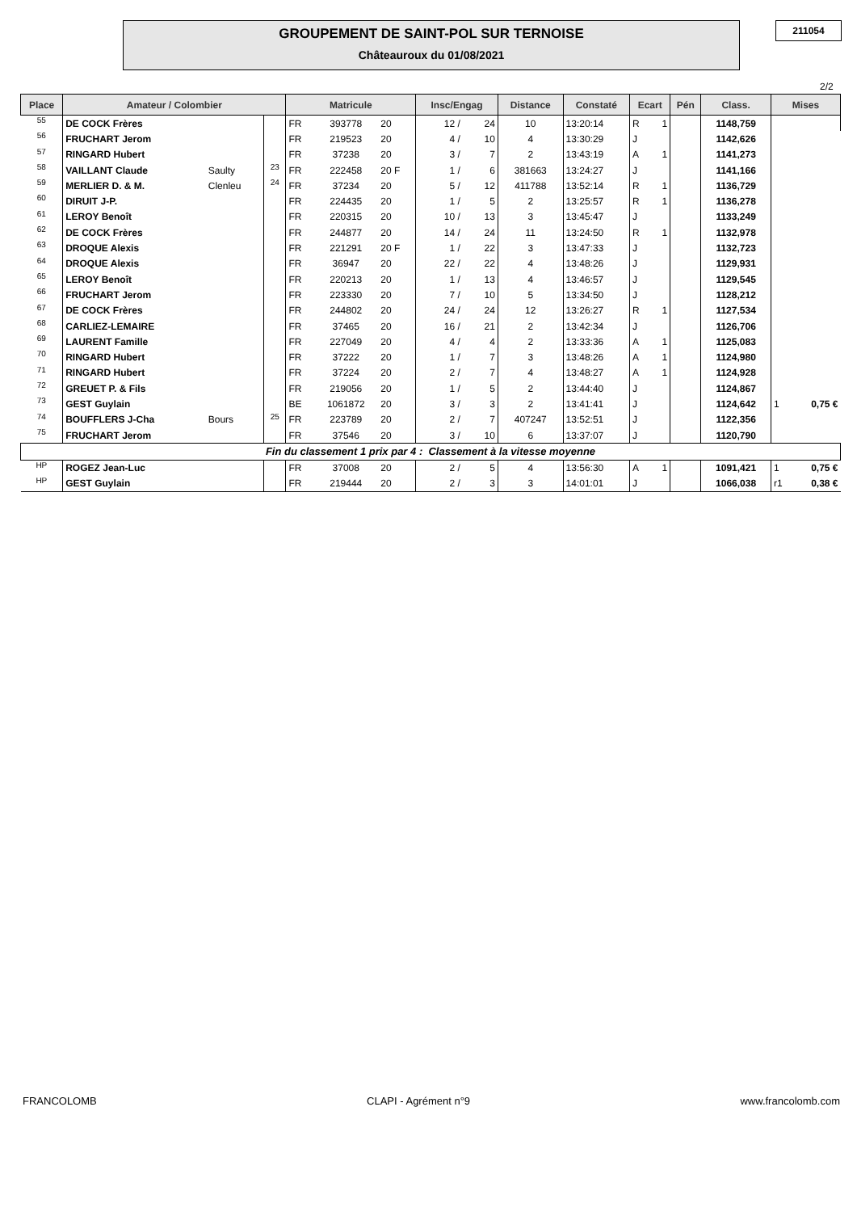GROUPEMENT DE SAINT-POL SUR TERNOISE
Châteauroux du 01/08/2021
211054
2/2
| Place | Amateur / Colombier | | | Matricule | | | Insc/Engag | | Distance | Constaté | Ecart | | Pén | Class. | Mises | |
| --- | --- | --- | --- | --- | --- | --- | --- | --- | --- | --- | --- | --- | --- | --- | --- | --- |
| 55 | DE COCK Frères | | | FR | 393778 | 20 | 12 / | 24 | 10 | 13:20:14 | R | 1 | | 1148,759 | | |
| 56 | FRUCHART Jerom | | | FR | 219523 | 20 | 4 / | 10 | 4 | 13:30:29 | J | | | 1142,626 | | |
| 57 | RINGARD Hubert | | | FR | 37238 | 20 | 3 / | 7 | 2 | 13:43:19 | A | 1 | | 1141,273 | | |
| 58 | VAILLANT Claude | Saulty | 23 | FR | 222458 | 20 F | 1 / | 6 | 381663 | 13:24:27 | J | | | 1141,166 | | |
| 59 | MERLIER D. & M. | Clenleu | 24 | FR | 37234 | 20 | 5 / | 12 | 411788 | 13:52:14 | R | 1 | | 1136,729 | | |
| 60 | DIRUIT J-P. | | | FR | 224435 | 20 | 1 / | 5 | 2 | 13:25:57 | R | 1 | | 1136,278 | | |
| 61 | LEROY Benoît | | | FR | 220315 | 20 | 10 / | 13 | 3 | 13:45:47 | J | | | 1133,249 | | |
| 62 | DE COCK Frères | | | FR | 244877 | 20 | 14 / | 24 | 11 | 13:24:50 | R | 1 | | 1132,978 | | |
| 63 | DROQUE Alexis | | | FR | 221291 | 20 F | 1 / | 22 | 3 | 13:47:33 | J | | | 1132,723 | | |
| 64 | DROQUE Alexis | | | FR | 36947 | 20 | 22 / | 22 | 4 | 13:48:26 | J | | | 1129,931 | | |
| 65 | LEROY Benoît | | | FR | 220213 | 20 | 1 / | 13 | 4 | 13:46:57 | J | | | 1129,545 | | |
| 66 | FRUCHART Jerom | | | FR | 223330 | 20 | 7 / | 10 | 5 | 13:34:50 | J | | | 1128,212 | | |
| 67 | DE COCK Frères | | | FR | 244802 | 20 | 24 / | 24 | 12 | 13:26:27 | R | 1 | | 1127,534 | | |
| 68 | CARLIEZ-LEMAIRE | | | FR | 37465 | 20 | 16 / | 21 | 2 | 13:42:34 | J | | | 1126,706 | | |
| 69 | LAURENT Famille | | | FR | 227049 | 20 | 4 / | 4 | 2 | 13:33:36 | A | 1 | | 1125,083 | | |
| 70 | RINGARD Hubert | | | FR | 37222 | 20 | 1 / | 7 | 3 | 13:48:26 | A | 1 | | 1124,980 | | |
| 71 | RINGARD Hubert | | | FR | 37224 | 20 | 2 / | 7 | 4 | 13:48:27 | A | 1 | | 1124,928 | | |
| 72 | GREUET P. & Fils | | | FR | 219056 | 20 | 1 / | 5 | 2 | 13:44:40 | J | | | 1124,867 | | |
| 73 | GEST Guylain | | | BE | 1061872 | 20 | 3 / | 3 | 2 | 13:41:41 | J | | | 1124,642 | 1 | 0,75 € |
| 74 | BOUFFLERS J-Cha | Bours | 25 | FR | 223789 | 20 | 2 / | 7 | 407247 | 13:52:51 | J | | | 1122,356 | | |
| 75 | FRUCHART Jerom | | | FR | 37546 | 20 | 3 / | 10 | 6 | 13:37:07 | J | | | 1120,790 | | |
| Fin du classement 1 prix par 4 : Classement à la vitesse moyenne | | | | | | | | | | | | | | | | |
| HP | ROGEZ Jean-Luc | | | FR | 37008 | 20 | 2 / | 5 | 4 | 13:56:30 | A | 1 | | 1091,421 | 1 | 0,75 € |
| HP | GEST Guylain | | | FR | 219444 | 20 | 2 / | 3 | 3 | 14:01:01 | J | | | 1066,038 | r1 | 0,38 € |
FRANCOLOMB CLAPI - Agrément n°9 www.francolomb.com